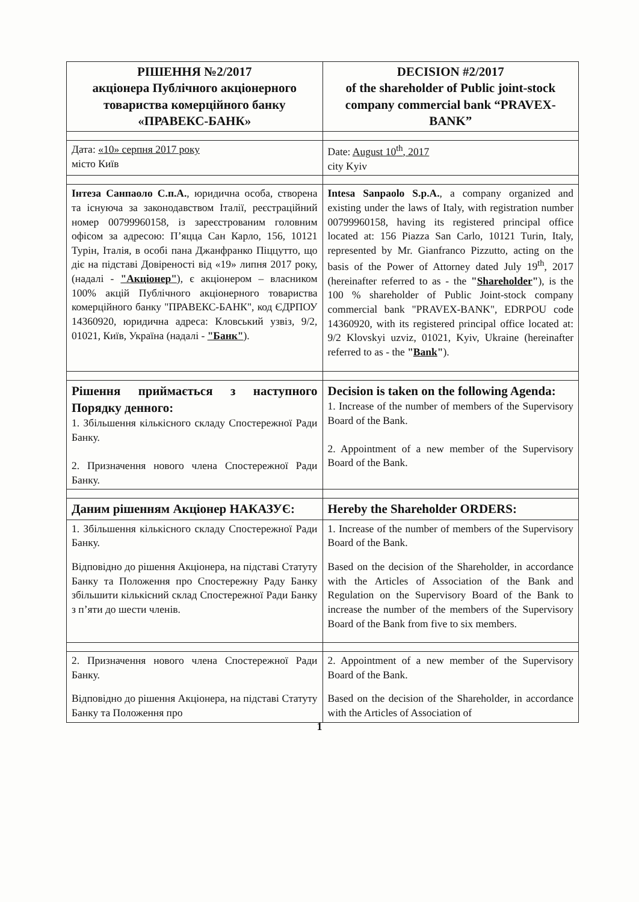| РІШЕННЯ №2/2017 акціонера Публічного акціонерного товариства комерційного банку «ПРАВЕКС-БАНК» | DECISION #2/2017 of the shareholder of Public joint-stock company commercial bank “PRAVEX-BANK” |
| Дата: «10» серпня 2017 року місто Київ | Date: August 10<sup>th</sup>, 2017 city Kyiv |
| Інтеза Санпаоло С.п.А. , юридична особа, створена та існуюча за законодавством Італії, реєстраційний номер 00799960158, із зареєстрованим головним офісом за адресою: П’яцца Сан Карло, 156, 10121 Турін, Італія, в особі пана Джанфранко Піццутто, що діє на підставі Довіреності від «19» липня 2017 року, (надалі - "Акціонер" ), є акціонером – власником 100% акцій Публічного акціонерного товариства комерційного банку "ПРАВЕКС-БАНК", код ЄДРПОУ 14360920, юридична адреса: Кловський узвіз, 9/2, 01021, Київ, Україна (надалі - "Банк" ). | Intesa Sanpaolo S.p.A. , a company organized and existing under the laws of Italy, with registration number 00799960158, having its registered principal office located at: 156 Piazza San Carlo, 10121 Turin, Italy, represented by Mr. Gianfranco Pizzutto, acting on the basis of the Power of Attorney dated July 19<sup>th</sup>, 2017 (hereinafter referred to as - the " Shareholder " ), is the 100 % shareholder of Public Joint-stock company commercial bank "PRAVEX-BANK", EDRPOU code 14360920, with its registered principal office located at: 9/2 Klovskyi uzviz, 01021, Kyiv, Ukraine (hereinafter referred to as - the " Bank " ). |
| Рішення приймається з наступного Порядку денного: 1. Збільшення кількісного складу Спостережної Ради Банку. 2. Призначення нового члена Спостережної Ради Банку. | Decision is taken on the following Agenda: 1. Increase of the number of members of the Supervisory Board of the Bank. 2. Appointment of a new member of the Supervisory Board of the Bank. |
| Даним рішенням Акціонер НАКАЗУЄ: | Hereby the Shareholder ORDERS: |
| 1. Збільшення кількісного складу Спостережної Ради Банку. Відповідно до рішення Акціонера, на підставі Статуту Банку та Положення про Спостережну Раду Банку збільшити кількісний склад Спостережної Ради Банку з п’яти до шести членів. | 1. Increase of the number of members of the Supervisory Board of the Bank. Based on the decision of the Shareholder, in accordance with the Articles of Association of the Bank and Regulation on the Supervisory Board of the Bank to increase the number of the members of the Supervisory Board of the Bank from five to six members. |
| 2. Призначення нового члена Спостережної Ради Банку. Відповідно до рішення Акціонера, на підставі Статуту Банку та Положення про | 2. Appointment of a new member of the Supervisory Board of the Bank. Based on the decision of the Shareholder, in accordance with the Articles of Association of |
1